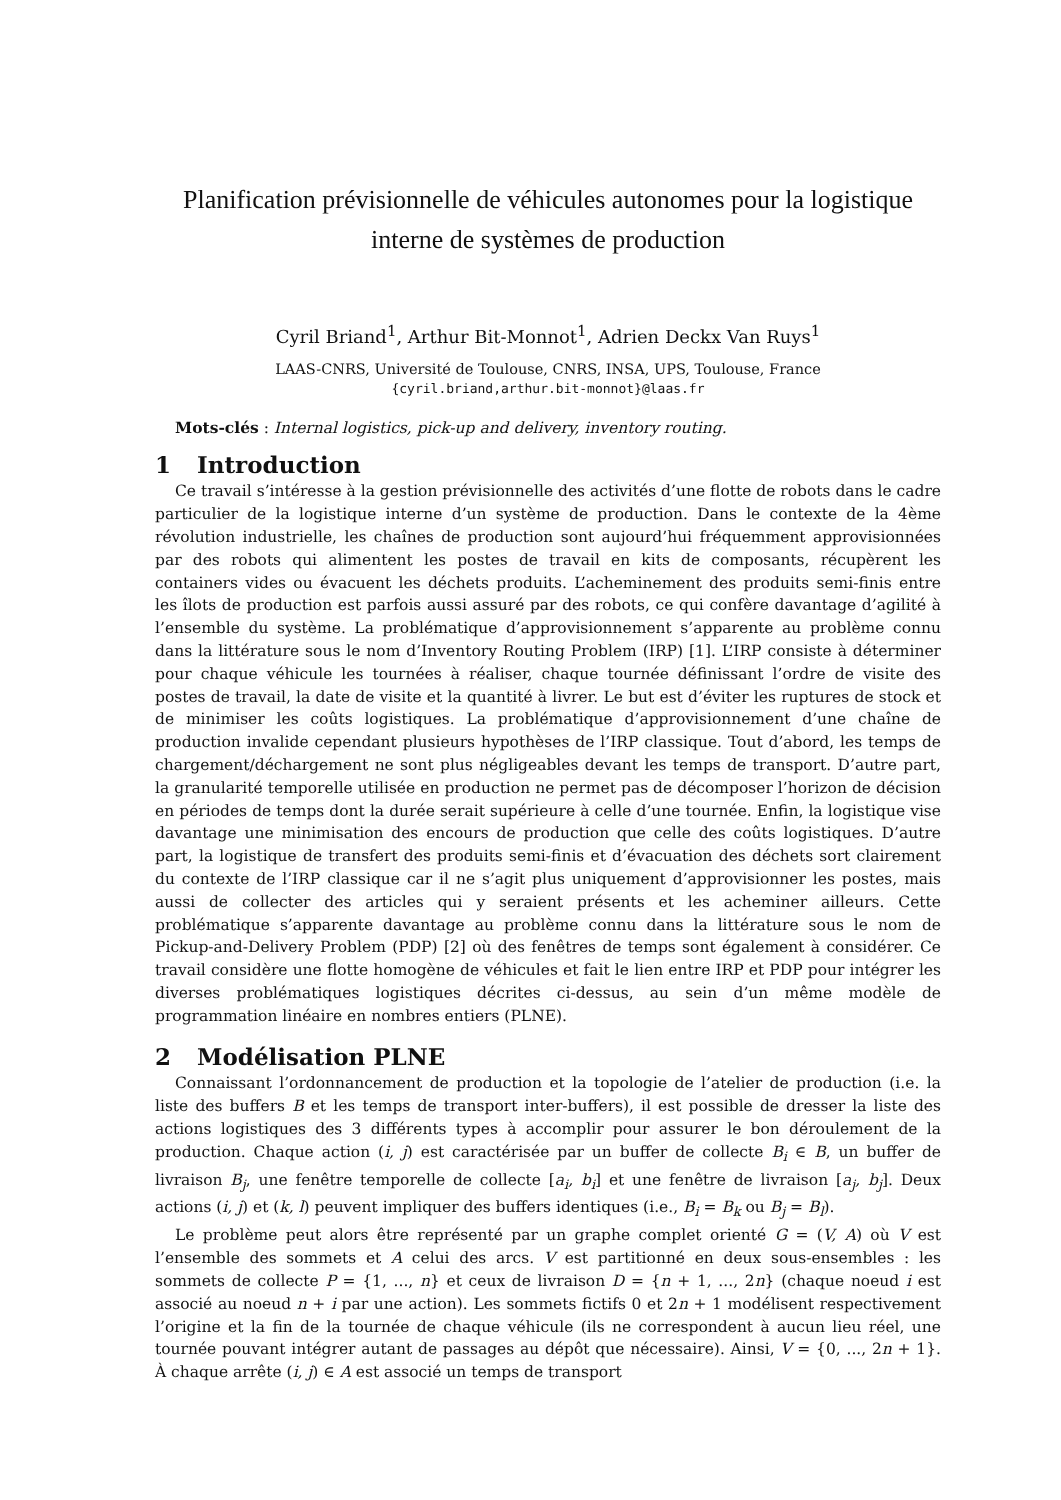Planification prévisionnelle de véhicules autonomes pour la logistique interne de systèmes de production
Cyril Briand<sup>1</sup>, Arthur Bit-Monnot<sup>1</sup>, Adrien Deckx Van Ruys<sup>1</sup>
LAAS-CNRS, Université de Toulouse, CNRS, INSA, UPS, Toulouse, France
{cyril.briand,arthur.bit-monnot}@laas.fr
Mots-clés : Internal logistics, pick-up and delivery, inventory routing.
1 Introduction
Ce travail s’intéresse à la gestion prévisionnelle des activités d’une flotte de robots dans le cadre particulier de la logistique interne d’un système de production. Dans le contexte de la 4ème révolution industrielle, les chaînes de production sont aujourd’hui fréquemment approvisionnées par des robots qui alimentent les postes de travail en kits de composants, récupèrent les containers vides ou évacuent les déchets produits. L’acheminement des produits semi-finis entre les îlots de production est parfois aussi assuré par des robots, ce qui confère davantage d’agilité à l’ensemble du système. La problématique d’approvisionnement s’apparente au problème connu dans la littérature sous le nom d’Inventory Routing Problem (IRP) [1]. L’IRP consiste à déterminer pour chaque véhicule les tournées à réaliser, chaque tournée définissant l’ordre de visite des postes de travail, la date de visite et la quantité à livrer. Le but est d’éviter les ruptures de stock et de minimiser les coûts logistiques. La problématique d’approvisionnement d’une chaîne de production invalide cependant plusieurs hypothèses de l’IRP classique. Tout d’abord, les temps de chargement/déchargement ne sont plus négligeables devant les temps de transport. D’autre part, la granularité temporelle utilisée en production ne permet pas de décomposer l’horizon de décision en périodes de temps dont la durée serait supérieure à celle d’une tournée. Enfin, la logistique vise davantage une minimisation des encours de production que celle des coûts logistiques. D’autre part, la logistique de transfert des produits semi-finis et d’évacuation des déchets sort clairement du contexte de l’IRP classique car il ne s’agit plus uniquement d’approvisionner les postes, mais aussi de collecter des articles qui y seraient présents et les acheminer ailleurs. Cette problématique s’apparente davantage au problème connu dans la littérature sous le nom de Pickup-and-Delivery Problem (PDP) [2] où des fenêtres de temps sont également à considérer. Ce travail considère une flotte homogène de véhicules et fait le lien entre IRP et PDP pour intégrer les diverses problématiques logistiques décrites ci-dessus, au sein d’un même modèle de programmation linéaire en nombres entiers (PLNE).
2 Modélisation PLNE
Connaissant l’ordonnancement de production et la topologie de l’atelier de production (i.e. la liste des buffers B et les temps de transport inter-buffers), il est possible de dresser la liste des actions logistiques des 3 différents types à accomplir pour assurer le bon déroulement de la production. Chaque action (i, j) est caractérisée par un buffer de collecte B<sub>i</sub> ∈ B, un buffer de livraison B<sub>j</sub>, une fenêtre temporelle de collecte [a<sub>i</sub>, b<sub>i</sub>] et une fenêtre de livraison [a<sub>j</sub>, b<sub>j</sub>]. Deux actions (i, j) et (k, l) peuvent impliquer des buffers identiques (i.e., B<sub>i</sub> = B<sub>k</sub> ou B<sub>j</sub> = B<sub>l</sub>).
Le problème peut alors être représenté par un graphe complet orienté G = (V, A) où V est l’ensemble des sommets et A celui des arcs. V est partitionné en deux sous-ensembles : les sommets de collecte P = {1, ..., n} et ceux de livraison D = {n + 1, ..., 2n} (chaque noeud i est associé au noeud n + i par une action). Les sommets fictifs 0 et 2n + 1 modélisent respectivement l’origine et la fin de la tournée de chaque véhicule (ils ne correspondent à aucun lieu réel, une tournée pouvant intégrer autant de passages au dépôt que nécessaire). Ainsi, V = {0, ..., 2n + 1}. À chaque arrête (i, j) ∈ A est associé un temps de transport